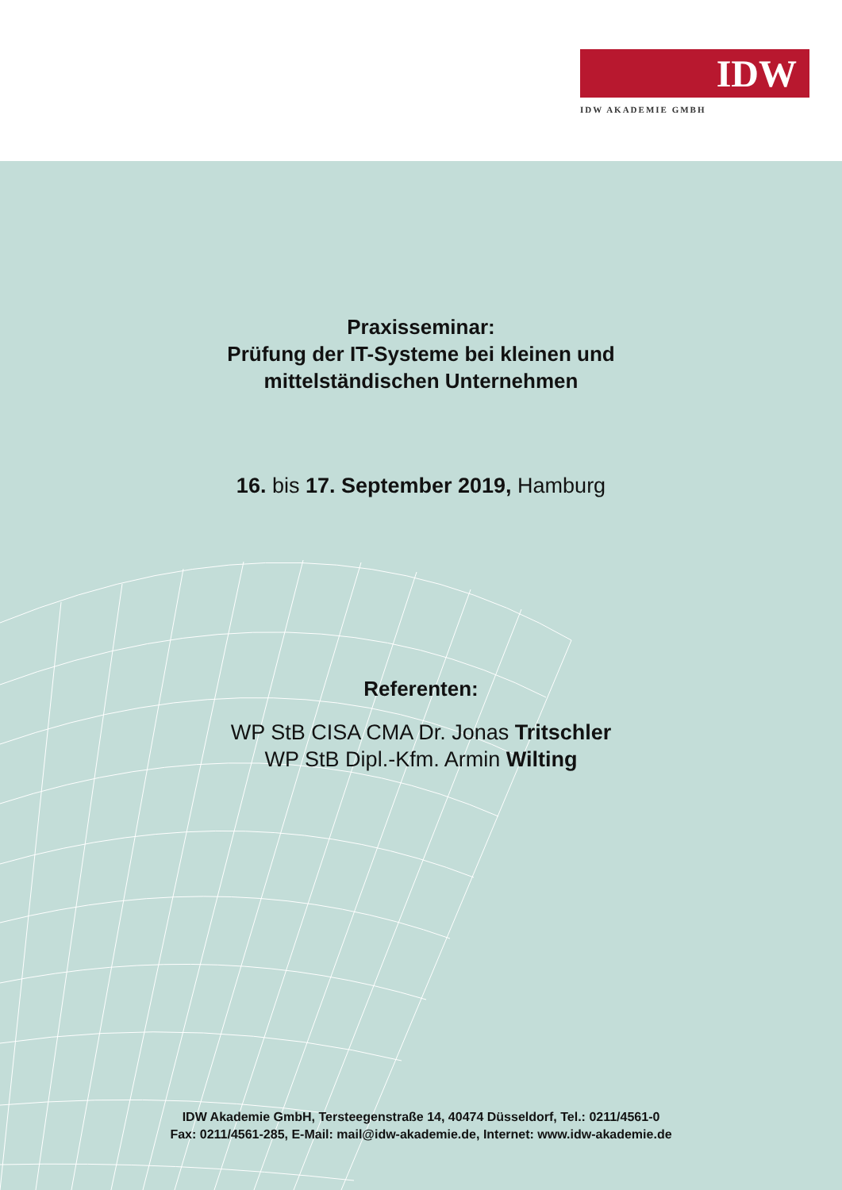IDW
IDW AKADEMIE GMBH
Praxisseminar:
Prüfung der IT-Systeme bei kleinen und
mittelständischen Unternehmen
16. bis 17. September 2019, Hamburg
Referenten:
WP StB CISA CMA Dr. Jonas Tritschler
WP StB Dipl.-Kfm. Armin Wilting
IDW Akademie GmbH, Tersteegenstraße 14, 40474 Düsseldorf, Tel.: 0211/4561-0
Fax: 0211/4561-285, E-Mail: mail@idw-akademie.de, Internet: www.idw-akademie.de